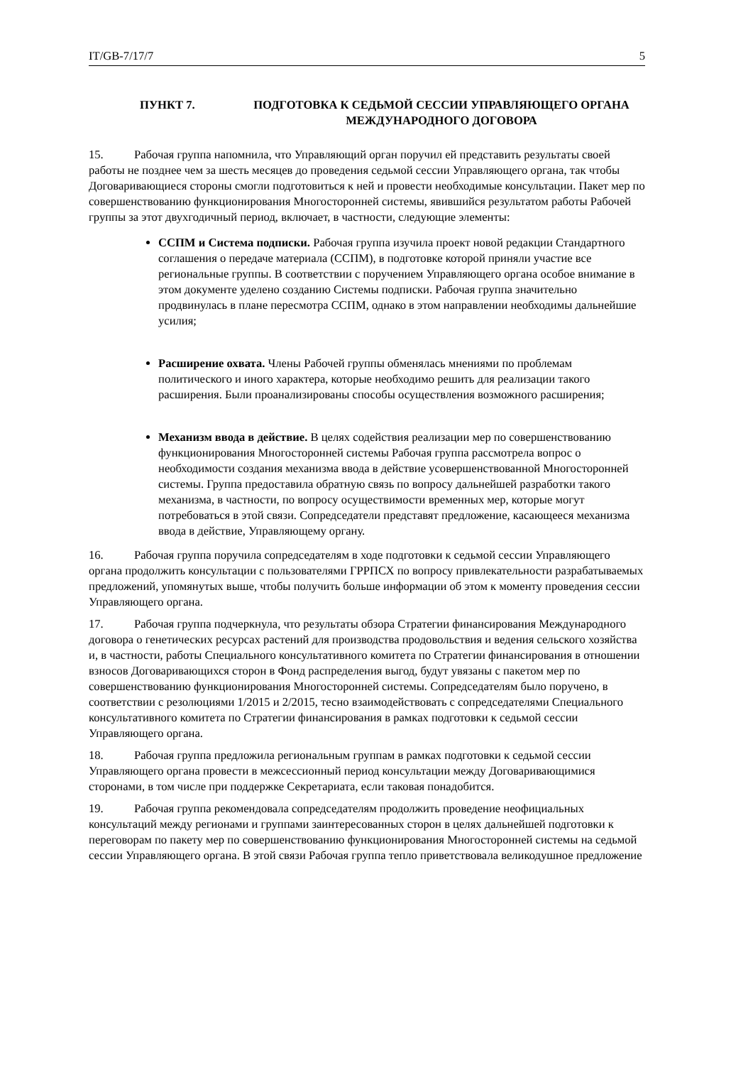IT/GB-7/17/7 5
ПУНКТ 7. ПОДГОТОВКА К СЕДЬМОЙ СЕССИИ УПРАВЛЯЮЩЕГО ОРГАНА МЕЖДУНАРОДНОГО ДОГОВОРА
15. Рабочая группа напомнила, что Управляющий орган поручил ей представить результаты своей работы не позднее чем за шесть месяцев до проведения седьмой сессии Управляющего органа, так чтобы Договаривающиеся стороны смогли подготовиться к ней и провести необходимые консультации. Пакет мер по совершенствованию функционирования Многосторонней системы, явившийся результатом работы Рабочей группы за этот двухгодичный период, включает, в частности, следующие элементы:
ССПМ и Система подписки. Рабочая группа изучила проект новой редакции Стандартного соглашения о передаче материала (ССПМ), в подготовке которой приняли участие все региональные группы. В соответствии с поручением Управляющего органа особое внимание в этом документе уделено созданию Системы подписки. Рабочая группа значительно продвинулась в плане пересмотра ССПМ, однако в этом направлении необходимы дальнейшие усилия;
Расширение охвата. Члены Рабочей группы обменялась мнениями по проблемам политического и иного характера, которые необходимо решить для реализации такого расширения. Были проанализированы способы осуществления возможного расширения;
Механизм ввода в действие. В целях содействия реализации мер по совершенствованию функционирования Многосторонней системы Рабочая группа рассмотрела вопрос о необходимости создания механизма ввода в действие усовершенствованной Многосторонней системы. Группа предоставила обратную связь по вопросу дальнейшей разработки такого механизма, в частности, по вопросу осуществимости временных мер, которые могут потребоваться в этой связи. Сопредседатели представят предложение, касающееся механизма ввода в действие, Управляющему органу.
16. Рабочая группа поручила сопредседателям в ходе подготовки к седьмой сессии Управляющего органа продолжить консультации с пользователями ГРРПСХ по вопросу привлекательности разрабатываемых предложений, упомянутых выше, чтобы получить больше информации об этом к моменту проведения сессии Управляющего органа.
17. Рабочая группа подчеркнула, что результаты обзора Стратегии финансирования Международного договора о генетических ресурсах растений для производства продовольствия и ведения сельского хозяйства и, в частности, работы Специального консультативного комитета по Стратегии финансирования в отношении взносов Договаривающихся сторон в Фонд распределения выгод, будут увязаны с пакетом мер по совершенствованию функционирования Многосторонней системы. Сопредседателям было поручено, в соответствии с резолюциями 1/2015 и 2/2015, тесно взаимодействовать с сопредседателями Специального консультативного комитета по Стратегии финансирования в рамках подготовки к седьмой сессии Управляющего органа.
18. Рабочая группа предложила региональным группам в рамках подготовки к седьмой сессии Управляющего органа провести в межсессионный период консультации между Договаривающимися сторонами, в том числе при поддержке Секретариата, если таковая понадобится.
19. Рабочая группа рекомендовала сопредседателям продолжить проведение неофициальных консультаций между регионами и группами заинтересованных сторон в целях дальнейшей подготовки к переговорам по пакету мер по совершенствованию функционирования Многосторонней системы на седьмой сессии Управляющего органа. В этой связи Рабочая группа тепло приветствовала великодушное предложение